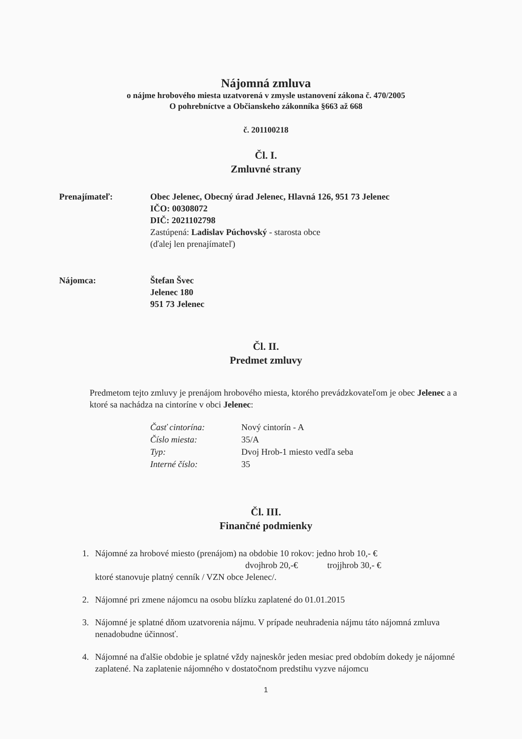Nájomná zmluva
o nájme hrobového miesta uzatvorená v zmysle ustanovení zákona č. 470/2005
O pohrebníctve a Občianskeho zákonníka §663 až 668
č. 201100218
Čl. I.
Zmluvné strany
Prenajímateľ: Obec Jelenec, Obecný úrad Jelenec, Hlavná 126, 951 73 Jelenec
IČO: 00308072
DIČ: 2021102798
Zastúpená: Ladislav Púchovský - starosta obce
(ďalej len prenajímateľ)
Nájomca: Štefan Švec
Jelenec 180
951 73 Jelenec
Čl. II.
Predmet zmluvy
Predmetom tejto zmluvy je prenájom hrobového miesta, ktorého prevádzkovateľom je obec Jelenec a a ktoré sa nachádza na cintoríne v obci Jelenec:
Časť cintorína: Nový cintorín - A Číslo miesta: 35/A Typ: Dvoj Hrob-1 miesto vedľa seba Interné číslo: 35
Čl. III.
Finančné podmienky
1. Nájomné za hrobové miesto (prenájom) na obdobie 10 rokov: jedno hrob 10,- €
dvojhrob 20,-€ trojjhrob 30,- €
ktoré stanovuje platný cenník / VZN obce Jelenec/.
2. Nájomné pri zmene nájomcu na osobu blízku zaplatené do 01.01.2015
3. Nájomné je splatné dňom uzatvorenia nájmu. V prípade neuhradenia nájmu táto nájomná zmluva nenadobudne účinnosť.
4. Nájomné na ďalšie obdobie je splatné vždy najneskôr jeden mesiac pred obdobím dokedy je nájomné zaplatené. Na zaplatenie nájomného v dostatočnom predstihu vyzve nájomcu
1